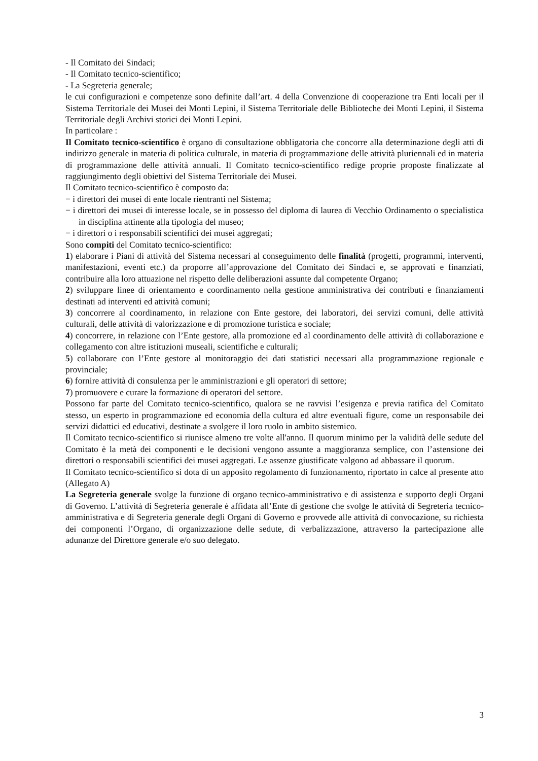- Il Comitato dei Sindaci;
- Il Comitato tecnico-scientifico;
- La Segreteria generale;
le cui configurazioni e competenze sono definite dall’art. 4 della Convenzione di cooperazione tra Enti locali per il Sistema Territoriale dei Musei dei Monti Lepini, il Sistema Territoriale delle Biblioteche dei Monti Lepini, il Sistema Territoriale degli Archivi storici dei Monti Lepini.
In particolare :
Il Comitato tecnico-scientifico è organo di consultazione obbligatoria che concorre alla determinazione degli atti di indirizzo generale in materia di politica culturale, in materia di programmazione delle attività pluriennali ed in materia di programmazione delle attività annuali. Il Comitato tecnico-scientifico redige proprie proposte finalizzate al raggiungimento degli obiettivi del Sistema Territoriale dei Musei.
Il Comitato tecnico-scientifico è composto da:
− i direttori dei musei di ente locale rientranti nel Sistema;
− i direttori dei musei di interesse locale, se in possesso del diploma di laurea di Vecchio Ordinamento o specialistica in disciplina attinente alla tipologia del museo;
− i direttori o i responsabili scientifici dei musei aggregati;
Sono compiti del Comitato tecnico-scientifico:
1) elaborare i Piani di attività del Sistema necessari al conseguimento delle finalità (progetti, programmi, interventi, manifestazioni, eventi etc.) da proporre all’approvazione del Comitato dei Sindaci e, se approvati e finanziati, contribuire alla loro attuazione nel rispetto delle deliberazioni assunte dal competente Organo;
2) sviluppare linee di orientamento e coordinamento nella gestione amministrativa dei contributi e finanziamenti destinati ad interventi ed attività comuni;
3) concorrere al coordinamento, in relazione con Ente gestore, dei laboratori, dei servizi comuni, delle attività culturali, delle attività di valorizzazione e di promozione turistica e sociale;
4) concorrere, in relazione con l’Ente gestore, alla promozione ed al coordinamento delle attività di collaborazione e collegamento con altre istituzioni museali, scientifiche e culturali;
5) collaborare con l’Ente gestore al monitoraggio dei dati statistici necessari alla programmazione regionale e provinciale;
6) fornire attività di consulenza per le amministrazioni e gli operatori di settore;
7) promuovere e curare la formazione di operatori del settore.
Possono far parte del Comitato tecnico-scientifico, qualora se ne ravvisi l’esigenza e previa ratifica del Comitato stesso, un esperto in programmazione ed economia della cultura ed altre eventuali figure, come un responsabile dei servizi didattici ed educativi, destinate a svolgere il loro ruolo in ambito sistemico.
Il Comitato tecnico-scientifico si riunisce almeno tre volte all'anno. Il quorum minimo per la validità delle sedute del Comitato è la metà dei componenti e le decisioni vengono assunte a maggioranza semplice, con l’astensione dei direttori o responsabili scientifici dei musei aggregati. Le assenze giustificate valgono ad abbassare il quorum.
Il Comitato tecnico-scientifico si dota di un apposito regolamento di funzionamento, riportato in calce al presente atto (Allegato A)
La Segreteria generale svolge la funzione di organo tecnico-amministrativo e di assistenza e supporto degli Organi di Governo. L’attività di Segreteria generale è affidata all’Ente di gestione che svolge le attività di Segreteria tecnico-amministrativa e di Segreteria generale degli Organi di Governo e provvede alle attività di convocazione, su richiesta dei componenti l’Organo, di organizzazione delle sedute, di verbalizzazione, attraverso la partecipazione alle adunanze del Direttore generale e/o suo delegato.
3